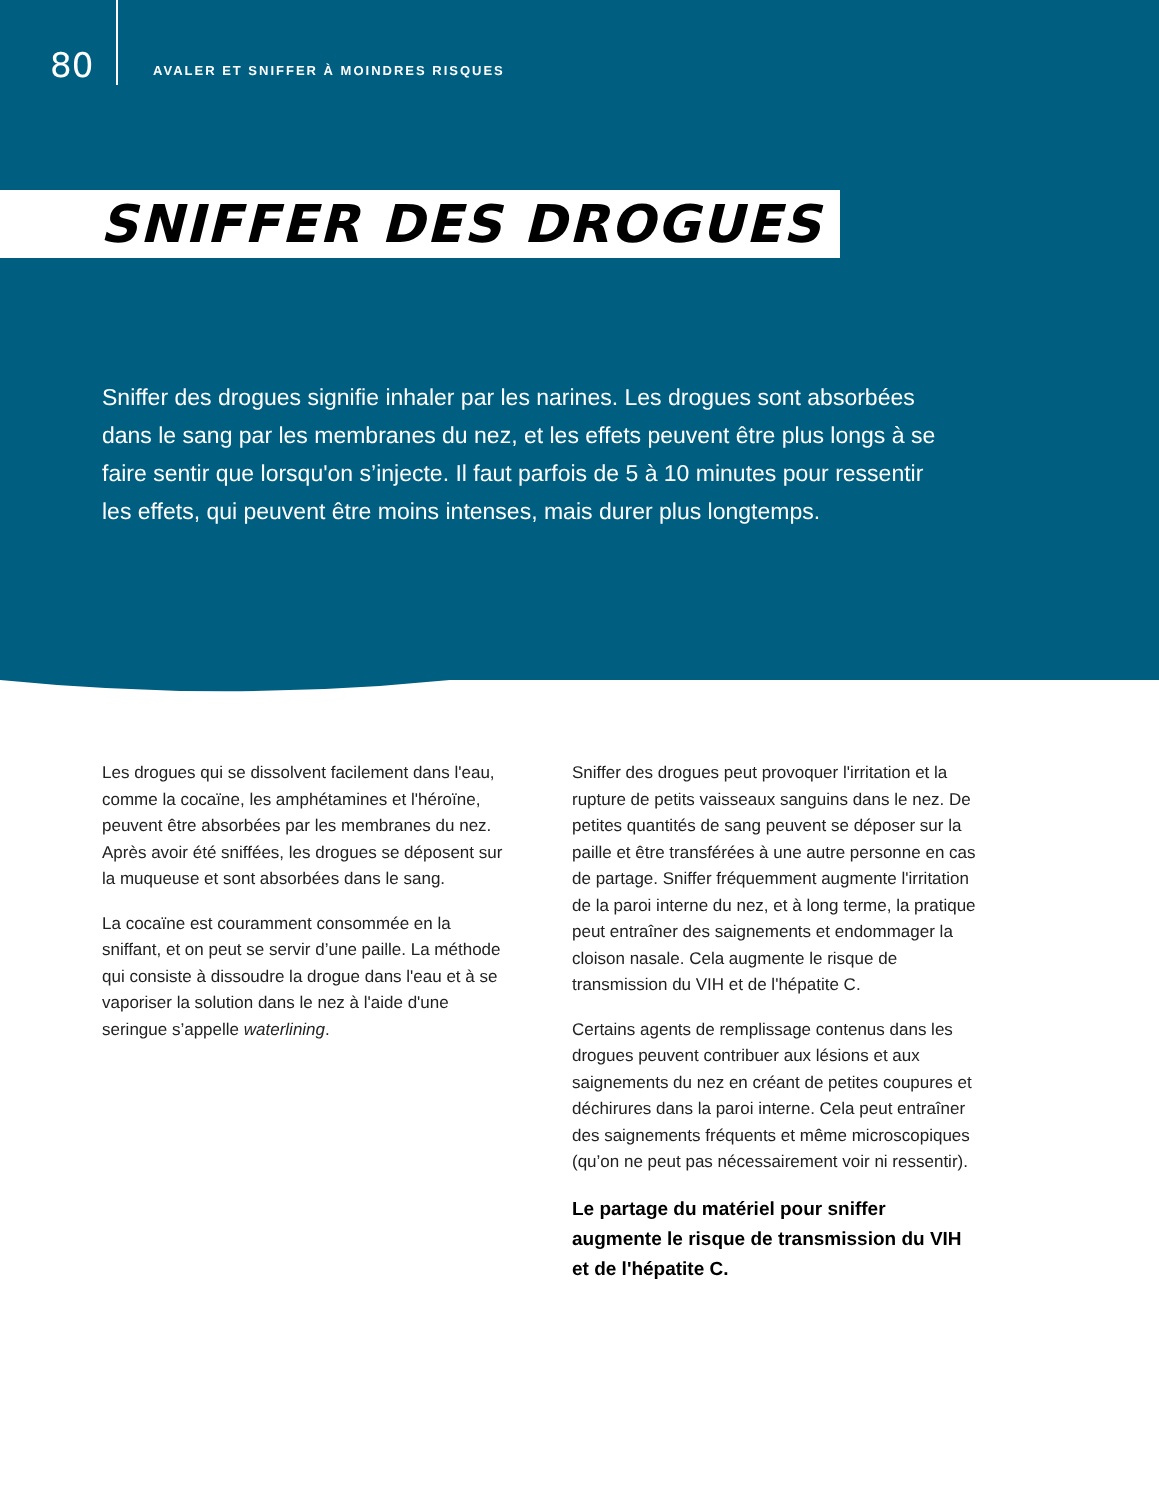80
AVALER ET SNIFFER À MOINDRES RISQUES
SNIFFER DES DROGUES
Sniffer des drogues signifie inhaler par les narines. Les drogues sont absorbées dans le sang par les membranes du nez, et les effets peuvent être plus longs à se faire sentir que lorsqu'on s’injecte. Il faut parfois de 5 à 10 minutes pour ressentir les effets, qui peuvent être moins intenses, mais durer plus longtemps.
Les drogues qui se dissolvent facilement dans l'eau, comme la cocaïne, les amphétamines et l'héroïne, peuvent être absorbées par les membranes du nez. Après avoir été sniffées, les drogues se déposent sur la muqueuse et sont absorbées dans le sang.
La cocaïne est couramment consommée en la sniffant, et on peut se servir d’une paille. La méthode qui consiste à dissoudre la drogue dans l'eau et à se vaporiser la solution dans le nez à l'aide d'une seringue s’appelle waterlining.
Sniffer des drogues peut provoquer l'irritation et la rupture de petits vaisseaux sanguins dans le nez. De petites quantités de sang peuvent se déposer sur la paille et être transférées à une autre personne en cas de partage. Sniffer fréquemment augmente l'irritation de la paroi interne du nez, et à long terme, la pratique peut entraîner des saignements et endommager la cloison nasale. Cela augmente le risque de transmission du VIH et de l'hépatite C.
Certains agents de remplissage contenus dans les drogues peuvent contribuer aux lésions et aux saignements du nez en créant de petites coupures et déchirures dans la paroi interne. Cela peut entraîner des saignements fréquents et même microscopiques (qu’on ne peut pas nécessairement voir ni ressentir).
Le partage du matériel pour sniffer augmente le risque de transmission du VIH et de l'hépatite C.